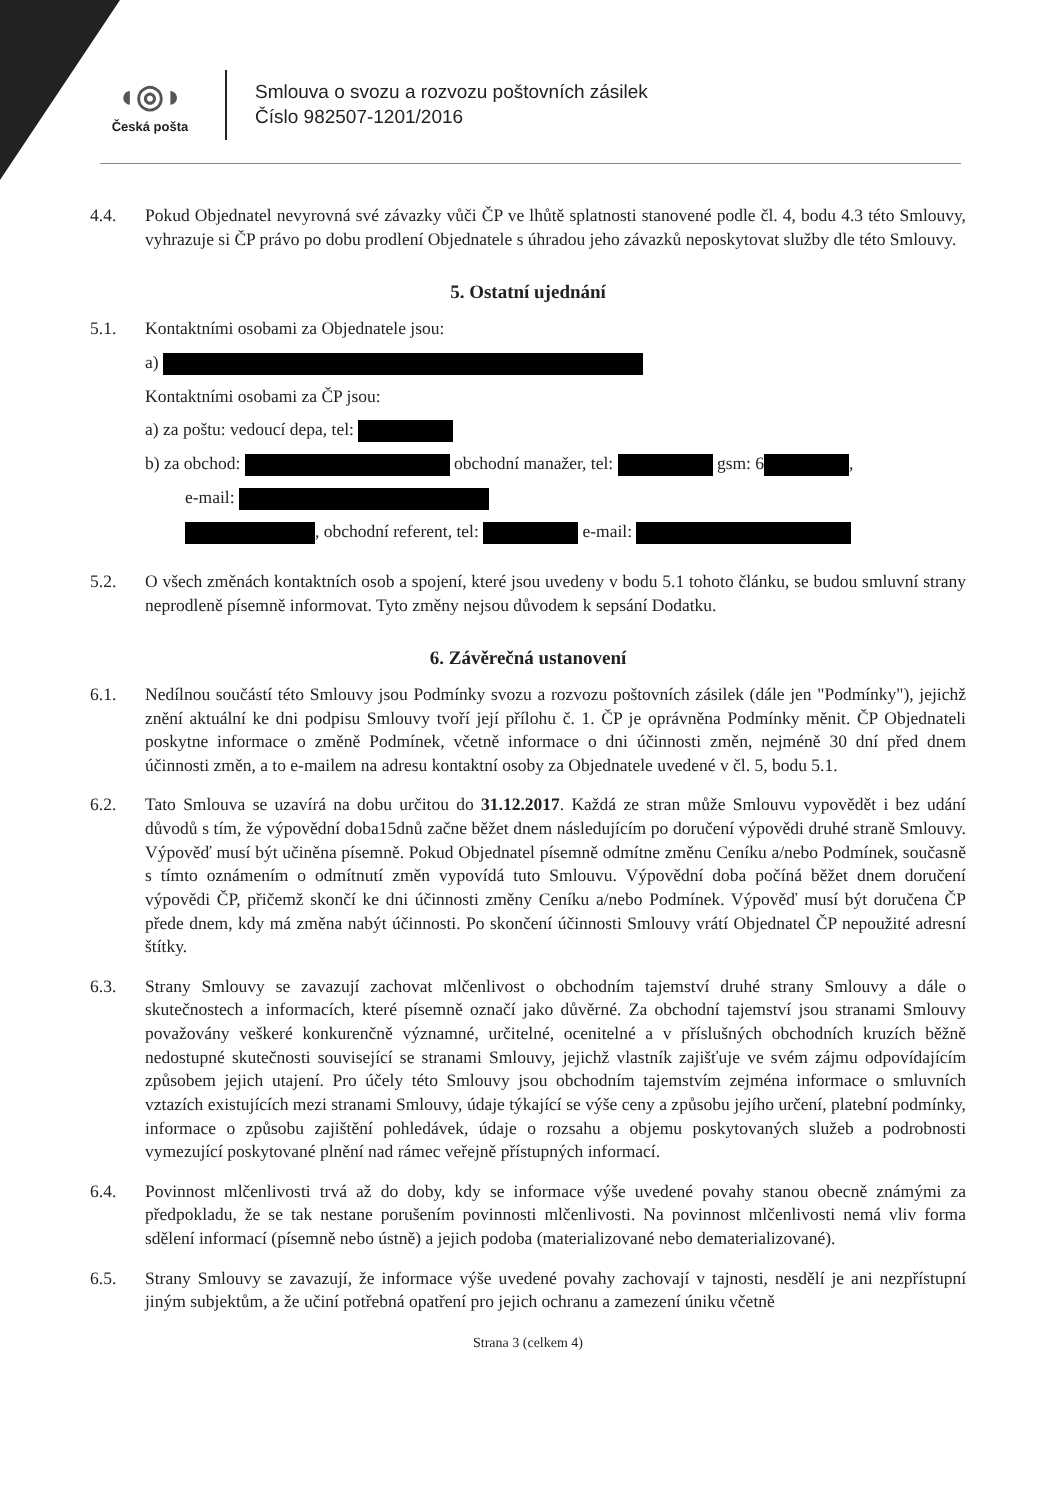◖◎◗
Česká pošta
Smlouva o svozu a rozvozu poštovních zásilek
Číslo 982507-1201/2016
4.4. Pokud Objednatel nevyrovná své závazky vůči ČP ve lhůtě splatnosti stanovené podle čl. 4, bodu 4.3 této Smlouvy, vyhrazuje si ČP právo po dobu prodlení Objednatele s úhradou jeho závazků neposkytovat služby dle této Smlouvy.
5. Ostatní ujednání
5.1. Kontaktními osobami za Objednatele jsou:
a)
Kontaktními osobami za ČP jsou:
a) za poštu: vedoucí depa, tel:
b) za obchod: obchodní manažer, tel: gsm: 6 ,
e-mail:
, obchodní referent, tel: e-mail:
5.2. O všech změnách kontaktních osob a spojení, které jsou uvedeny v bodu 5.1 tohoto článku, se budou smluvní strany neprodleně písemně informovat. Tyto změny nejsou důvodem k sepsání Dodatku.
6. Závěrečná ustanovení
6.1. Nedílnou součástí této Smlouvy jsou Podmínky svozu a rozvozu poštovních zásilek (dále jen "Podmínky"), jejichž znění aktuální ke dni podpisu Smlouvy tvoří její přílohu č. 1. ČP je oprávněna Podmínky měnit. ČP Objednateli poskytne informace o změně Podmínek, včetně informace o dni účinnosti změn, nejméně 30 dní před dnem účinnosti změn, a to e-mailem na adresu kontaktní osoby za Objednatele uvedené v čl. 5, bodu 5.1.
6.2. Tato Smlouva se uzavírá na dobu určitou do 31.12.2017. Každá ze stran může Smlouvu vypovědět i bez udání důvodů s tím, že výpovědní doba15dnů začne běžet dnem následujícím po doručení výpovědi druhé straně Smlouvy. Výpověď musí být učiněna písemně. Pokud Objednatel písemně odmítne změnu Ceníku a/nebo Podmínek, současně s tímto oznámením o odmítnutí změn vypovídá tuto Smlouvu. Výpovědní doba počíná běžet dnem doručení výpovědi ČP, přičemž skončí ke dni účinnosti změny Ceníku a/nebo Podmínek. Výpověď musí být doručena ČP přede dnem, kdy má změna nabýt účinnosti. Po skončení účinnosti Smlouvy vrátí Objednatel ČP nepoužité adresní štítky.
6.3. Strany Smlouvy se zavazují zachovat mlčenlivost o obchodním tajemství druhé strany Smlouvy a dále o skutečnostech a informacích, které písemně označí jako důvěrné. Za obchodní tajemství jsou stranami Smlouvy považovány veškeré konkurenčně významné, určitelné, ocenitelné a v příslušných obchodních kruzích běžně nedostupné skutečnosti související se stranami Smlouvy, jejichž vlastník zajišťuje ve svém zájmu odpovídajícím způsobem jejich utajení. Pro účely této Smlouvy jsou obchodním tajemstvím zejména informace o smluvních vztazích existujících mezi stranami Smlouvy, údaje týkající se výše ceny a způsobu jejího určení, platební podmínky, informace o způsobu zajištění pohledávek, údaje o rozsahu a objemu poskytovaných služeb a podrobnosti vymezující poskytované plnění nad rámec veřejně přístupných informací.
6.4. Povinnost mlčenlivosti trvá až do doby, kdy se informace výše uvedené povahy stanou obecně známými za předpokladu, že se tak nestane porušením povinnosti mlčenlivosti. Na povinnost mlčenlivosti nemá vliv forma sdělení informací (písemně nebo ústně) a jejich podoba (materializované nebo dematerializované).
6.5. Strany Smlouvy se zavazují, že informace výše uvedené povahy zachovají v tajnosti, nesdělí je ani nezpřístupní jiným subjektům, a že učiní potřebná opatření pro jejich ochranu a zamezení úniku včetně
Strana 3 (celkem 4)